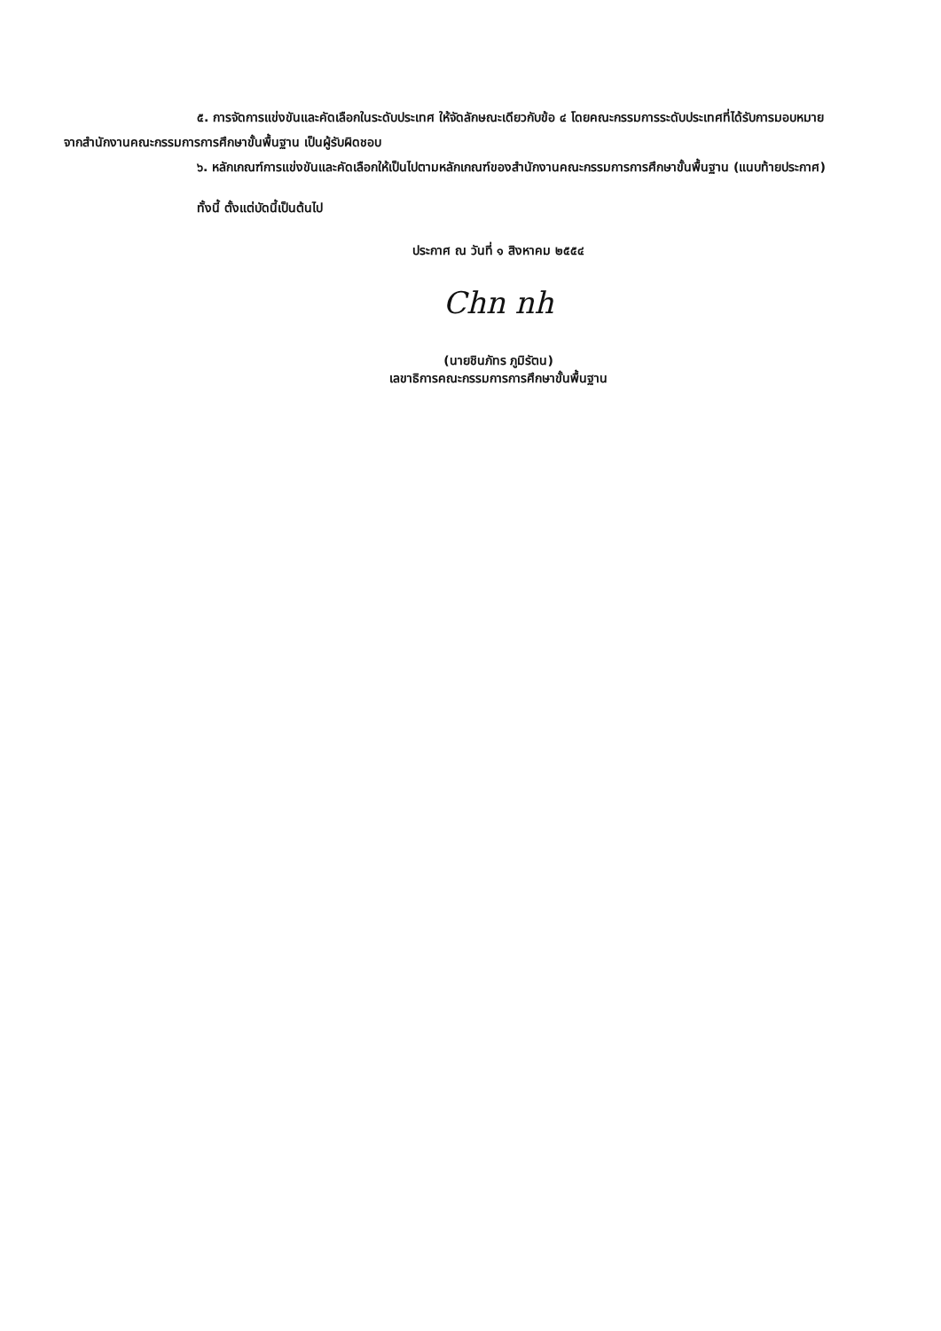๕. การจัดการแข่งขันและคัดเลือกในระดับประเทศ ให้จัดลักษณะเดียวกับข้อ ๔ โดยคณะกรรมการระดับประเทศที่ได้รับการมอบหมายจากสำนักงานคณะกรรมการการศึกษาขั้นพื้นฐาน เป็นผู้รับผิดชอบ
๖. หลักเกณฑ์การแข่งขันและคัดเลือกให้เป็นไปตามหลักเกณฑ์ของสำนักงานคณะกรรมการการศึกษาขั้นพื้นฐาน (แนบท้ายประกาศ)
ทั้งนี้ ตั้งแต่บัดนี้เป็นต้นไป
ประกาศ ณ วันที่ ๑ สิงหาคม ๒๕๕๔
Chn nh
(นายชินภัทร ภูมิรัตน)
เลขาธิการคณะกรรมการการศึกษาขั้นพื้นฐาน